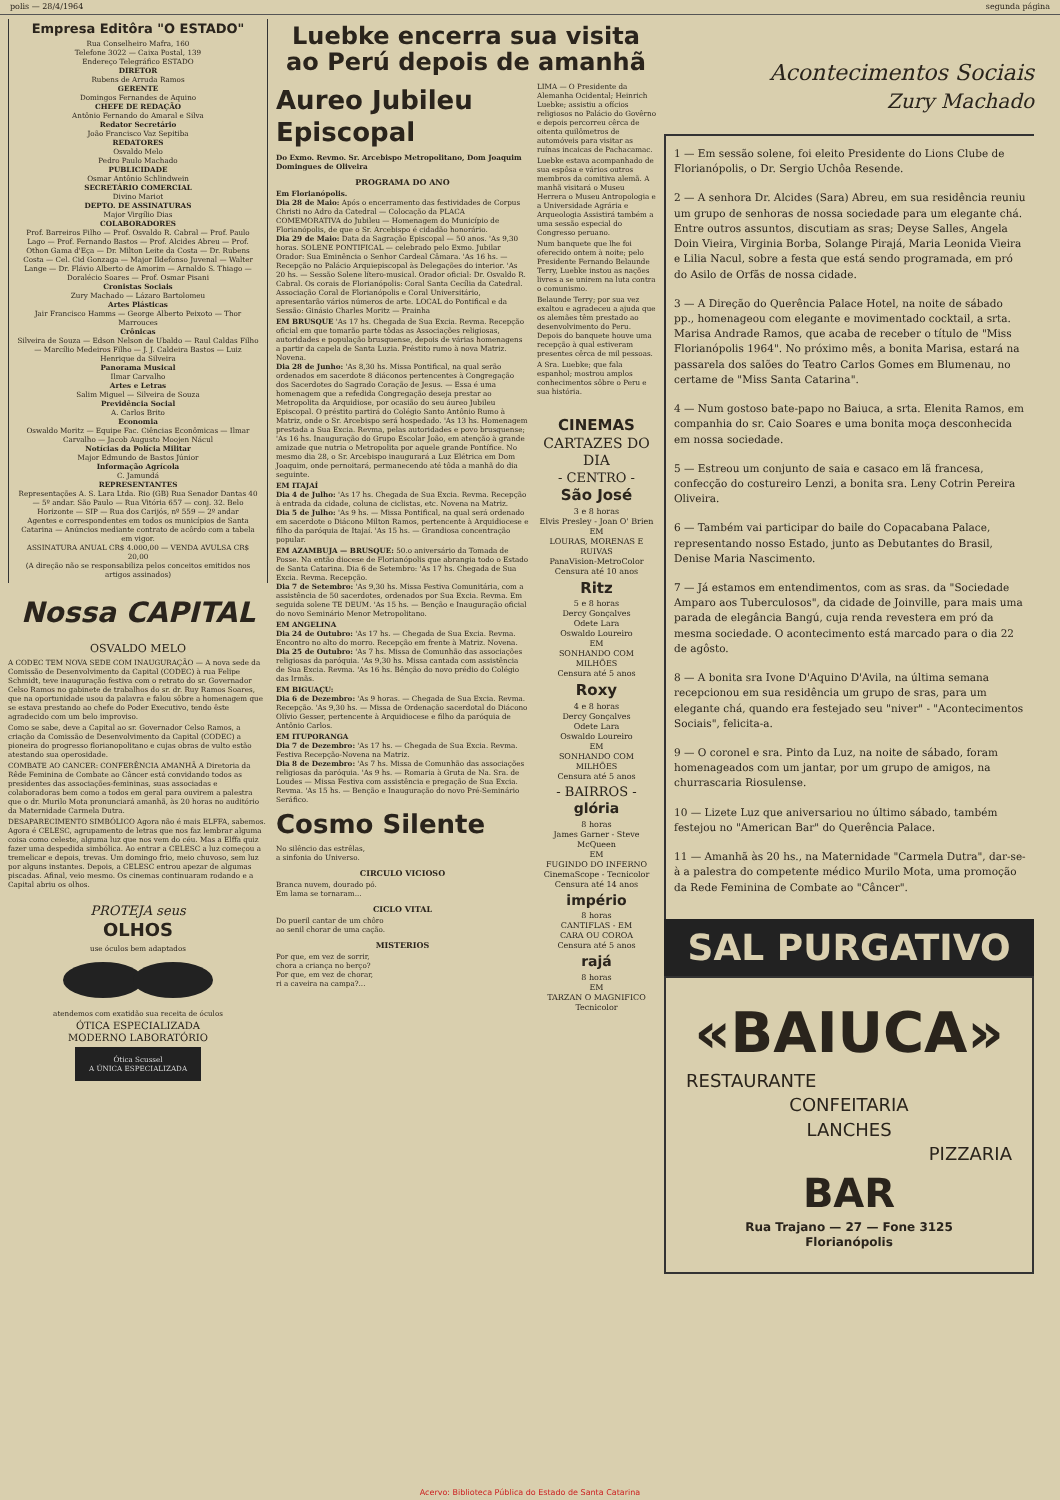polis — 28/4/1964 segunda página
Empresa Editôra "O ESTADO"
Rua Conselheiro Mafra, 160
Telefone 3022 — Caixa Postal, 139
Endereço Telegráfico ESTADO
DIRETOR
Rubens de Arruda Ramos
GERENTE
Domingos Fernandes de Aquino
CHEFE DE REDAÇÃO
Antônio Fernando do Amaral e Silva
Redator Secretário
João Francisco Vaz Sepitiba
REDATORES
Osvaldo Melo
Pedro Paulo Machado
PUBLICIDADE
Osmar Antônio Schlindwein
SECRETÁRIO COMERCIAL
Divino Mariot
DEPTO. DE ASSINATURAS
Major Virgílio Dias
COLABORADORES
Prof. Barreiros Filho — Prof. Osvaldo R. Cabral — Prof. Paulo Lago — Prof. Fernando Bastos — Prof. Alcides Abreu — Prof. Othon Gama d'Eça — Dr. Milton Leite da Costa — Dr. Rubens Costa — Cel. Cid Gonzaga — Major Ildefonso Juvenal — Walter Lange — Dr. Flávio Alberto de Amorim — Arnaldo S. Thiago — Doralécio Soares — Prof. Osmar Pisani
Cronistas Sociais
Zury Machado — Lázaro Bartolomeu
Artes Plásticas
Jair Francisco Hamms — George Alberto Peixoto — Thor Marrouces
Crônicas
Silveira de Souza — Edson Nelson de Ubaldo — Raul Caldas Filho — Marcílio Medeiros Filho — J. J. Caldeira Bastos — Luiz Henrique da Silveira
Panorama Musical
Ilmar Carvalho
Artes e Letras
Salim Miguel — Silveira de Souza
Previdência Social
A. Carlos Brito
Economia
Oswaldo Moritz — Equipe Fac. Ciências Econômicas — Ilmar Carvalho — Jacob Augusto Moojen Nácul
Notícias da Polícia Militar
Major Edmundo de Bastos Júnior
Informação Agrícola
C. Jamundá
REPRESENTANTES
Representações A. S. Lara Ltda. Rio (GB) Rua Senador Dantas 40 — 5º andar. São Paulo — Rua Vitória 657 — conj. 32. Belo Horizonte — SIP — Rua dos Carijós, nº 559 — 2º andar
Agentes e correspondentes em todos os municípios de Santa Catarina — Anúncios mediante contrato de acôrdo com a tabela em vigor.
ASSINATURA ANUAL CR$ 4.000,00 — VENDA AVULSA CR$ 20,00
(A direção não se responsabiliza pelos conceitos emitidos nos artigos assinados)
Nossa CAPITAL
OSVALDO MELO
A CODEC TEM NOVA SEDE COM INAUGURAÇÃO — A nova sede da Comissão de Desenvolvimento da Capital (CODEC) à rua Felipe Schmidt, teve inauguração festiva com o retrato do sr. Governador Celso Ramos no gabinete de trabalhos do sr. dr. Ruy Ramos Soares, que na oportunidade usou da palavra e falou sôbre a homenagem que se estava prestando ao chefe do Poder Executivo, tendo êste agradecido com um belo improviso.
Como se sabe, deve a Capital ao sr. Governador Celso Ramos, a criação da Comissão de Desenvolvimento da Capital (CODEC) a pioneira do progresso florianopolitano e cujas obras de vulto estão atestando sua operosidade.
COMBATE AO CANCER: CONFERÊNCIA AMANHÃ A Diretoria da Rêde Feminina de Combate ao Câncer está convidando todos as presidentes das associações-femininas, suas associadas e colaboradoras bem como a todos em geral para ouvirem a palestra que o dr. Murilo Mota pronunciará amanhã, às 20 horas no auditório da Maternidade Carmela Dutra.
DESAPARECIMENTO SIMBÓLICO Agora não é mais ELFFA, sabemos. Agora é CELESC, agrupamento de letras que nos faz lembrar alguma coisa como celeste, alguma luz que nos vem do céu. Mas a Elffa quiz fazer uma despedida simbólica. Ao entrar a CELESC a luz começou a tremelicar e depois, trevas. Um domingo frio, meio chuvoso, sem luz por alguns instantes. Depois, a CELESC entrou apezar de algumas piscadas. Afinal, veio mesmo. Os cinemas continuaram rodando e a Capital abriu os olhos.
PROTEJA seus
OLHOS
use óculos bem adaptados
atendemos com exatidão sua receita de óculos
ÓTICA ESPECIALIZADA
MODERNO LABORATÓRIO
Ótica Scussel
A ÚNICA ESPECIALIZADA
Luebke encerra sua visita ao Perú depois de amanhã
Aureo Jubileu Episcopal
Do Exmo. Revmo. Sr. Arcebispo Metropolitano, Dom Joaquim Domingues de Oliveira
PROGRAMA DO ANO
Em Florianópolis.
Dia 28 de Maio: Após o encerramento das festividades de Corpus Christi no Adro da Catedral — Colocação da PLACA COMEMORATIVA do Jubileu — Homenagem do Município de Florianópolis, de que o Sr. Arcebispo é cidadão honorário.
Dia 29 de Maio: Data da Sagração Episcopal — 50 anos. 'As 9,30 horas. SOLENE PONTIFICAL — celebrado pelo Exmo. Jubilar Orador: Sua Eminência o Senhor Cardeal Câmara. 'As 16 hs. — Recepção no Palácio Arquiepiscopal às Delegações do interior. 'As 20 hs. — Sessão Solene lítero-musical. Orador oficial: Dr. Osvaldo R. Cabral. Os corais de Florianópolis: Coral Santa Cecília da Catedral. Associação Coral de Florianópolis e Coral Universitário, apresentarão vários números de arte. LOCAL do Pontifical e da Sessão: Ginásio Charles Moritz — Prainha
EM BRUSQUE 'As 17 hs. Chegada de Sua Excia. Revma. Recepção oficial em que tomarão parte tôdas as Associações religiosas, autoridades e população brusquense, depois de várias homenagens a partir da capela de Santa Luzia. Préstito rumo à nova Matriz. Novena.
Dia 28 de Junho: 'As 8,30 hs. Missa Pontifical, na qual serão ordenados em sacerdote 8 diáconos pertencentes à Congregação dos Sacerdotes do Sagrado Coração de Jesus. — Essa é uma homenagem que a refedida Congregação deseja prestar ao Metropolita da Arquidiose, por ocasião do seu áureo Jubileu Episcopal. O préstito partirá do Colégio Santo Antônio Rumo à Matriz, onde o Sr. Arcebispo será hospedado. 'As 13 hs. Homenagem prestada a Sua Excia. Revma, pelas autoridades e povo brusquense; 'As 16 hs. Inauguração do Grupo Escolar João, em atenção à grande amizade que nutria o Metropolita por aquele grande Pontífice. No mesmo dia 28, o Sr. Arcebispo inaugurará a Luz Elétrica em Dom Joaquim, onde pernoitará, permanecendo até tôda a manhã do dia seguinte.
EM ITAJAÍ
Dia 4 de Julho: 'As 17 hs. Chegada de Sua Excia. Revma. Recepção à entrada da cidade, coluna de ciclistas, etc. Novena na Matriz.
Dia 5 de Julho: 'As 9 hs. — Missa Pontifical, na qual será ordenado em sacerdote o Diácono Milton Ramos, pertencente à Arquidiocese e filho da paróquia de Itajaí. 'As 15 hs. — Grandiosa concentração popular.
EM AZAMBUJA — BRUSQUE: 50.o aniversário da Tomada de Posse. Na então diocese de Florianópolis que abrangia todo o Estado de Santa Catarina. Dia 6 de Setembro: 'As 17 hs. Chegada de Sua Excia. Revma. Recepção.
Dia 7 de Setembro: 'As 9,30 hs. Missa Festiva Comunitária, com a assistência de 50 sacerdotes, ordenados por Sua Excia. Revma. Em seguida solene TE DEUM. 'As 15 hs. — Benção e Inauguração oficial do novo Seminário Menor Metropolitano.
EM ANGELINA
Dia 24 de Outubro: 'As 17 hs. — Chegada de Sua Excia. Revma. Encontro no alto do morro. Recepção em frente à Matriz. Novena.
Dia 25 de Outubro: 'As 7 hs. Missa de Comunhão das associações religiosas da paróquia. 'As 9,30 hs. Missa cantada com assistência de Sua Excia. Revma. 'As 16 hs. Bênção do novo prédio do Colégio das Irmãs.
EM BIGUAÇU:
Dia 6 de Dezembro: 'As 9 horas. — Chegada de Sua Excia. Revma. Recepção. 'As 9,30 hs. — Missa de Ordenação sacerdotal do Diácono Olívio Gesser, pertencente à Arquidiocese e filho da paróquia de Antônio Carlos.
EM ITUPORANGA
Dia 7 de Dezembro: 'As 17 hs. — Chegada de Sua Excia. Revma. Festiva Recepção-Novena na Matriz.
Dia 8 de Dezembro: 'As 7 hs. Missa de Comunhão das associações religiosas da paróquia. 'As 9 hs. — Romaria à Gruta de Na. Sra. de Loudes — Missa Festiva com assistência e pregação de Sua Excia. Revma. 'As 15 hs. — Benção e Inauguração do novo Pré-Seminário Seráfico.
Cosmo Silente
No silêncio das estrêlas,
a sinfonia do Universo.
CIRCULO VICIOSO
Branca nuvem, dourado pó.
Em lama se tornaram...
CICLO VITAL
Do pueril cantar de um chôro
ao senil chorar de uma cação.
MISTERIOS
Por que, em vez de sorrir,
chora a criança no berço?
Por que, em vez de chorar,
ri a caveira na campa?...
LIMA — O Presidente da Alemanha Ocidental; Heinrich Luebke; assistiu a ofícios religiosos no Palácio do Govêrno e depois percorreu cêrca de oitenta quilômetros de automóveis para visitar as ruínas incaicas de Pachacamac.
Luebke estava acompanhado de sua espôsa e vários outros membros da comitiva alemã. A manhã visitará o Museu Herrera o Museu Antropologia e a Universidade Agrária e Arqueologia Assistirá também a uma sessão especial do Congresso peruano.
Num banquete que lhe foi oferecido ontem à noite; pelo Presidente Fernando Belaunde Terry, Luebke instou as nações livres a se unirem na luta contra o comunismo.
Belaunde Terry; por sua vez exaltou e agradeceu a ajuda que os alemães têm prestado ao desenvolvimento do Peru. Depois do banquete houve uma recepção à qual estiveram presentes cêrca de mil pessoas.
A Sra. Luebke; que fala espanhol; mostrou amplos conhecimentos sôbre o Peru e sua história.
CINEMAS
CARTAZES DO DIA
- CENTRO -
São José
3 e 8 horas
Elvis Presley - Joan O' Brien
EM
LOURAS, MORENAS E RUIVAS
PanaVision-MetroColor
Censura até 10 anos
Ritz
5 e 8 horas
Dercy Gonçalves
Odete Lara
Oswaldo Loureiro
EM
SONHANDO COM MILHÕES
Censura até 5 anos
Roxy
4 e 8 horas
Dercy Gonçalves
Odete Lara
Oswaldo Loureiro
EM
SONHANDO COM MILHÕES
Censura até 5 anos
- BAIRROS -
glória
8 horas
James Garner - Steve McQueen
EM
FUGINDO DO INFERNO
CinemaScope - Tecnicolor
Censura até 14 anos
império
8 horas
CANTIFLAS - EM
CARA OU COROA
Censura até 5 anos
rajá
8 horas
EM
TARZAN O MAGNIFICO
Tecnicolor
Acontecimentos Sociais
Zury Machado
1 — Em sessão solene, foi eleito Presidente do Lions Clube de Florianópolis, o Dr. Sergio Uchôa Resende.
2 — A senhora Dr. Alcides (Sara) Abreu, em sua residência reuniu um grupo de senhoras de nossa sociedade para um elegante chá. Entre outros assuntos, discutiam as sras; Deyse Salles, Angela Doin Vieira, Virginia Borba, Solange Pirajá, Maria Leonida Vieira e Lilia Nacul, sobre a festa que está sendo programada, em pró do Asilo de Orfãs de nossa cidade.
3 — A Direção do Querência Palace Hotel, na noite de sábado pp., homenageou com elegante e movimentado cocktail, a srta. Marisa Andrade Ramos, que acaba de receber o título de "Miss Florianópolis 1964". No próximo mês, a bonita Marisa, estará na passarela dos salões do Teatro Carlos Gomes em Blumenau, no certame de "Miss Santa Catarina".
4 — Num gostoso bate-papo no Baiuca, a srta. Elenita Ramos, em companhia do sr. Caio Soares e uma bonita moça desconhecida em nossa sociedade.
5 — Estreou um conjunto de saia e casaco em lã francesa, confecção do costureiro Lenzi, a bonita sra. Leny Cotrin Pereira Oliveira.
6 — Também vai participar do baile do Copacabana Palace, representando nosso Estado, junto as Debutantes do Brasil, Denise Maria Nascimento.
7 — Já estamos em entendimentos, com as sras. da "Sociedade Amparo aos Tuberculosos", da cidade de Joinville, para mais uma parada de elegância Bangú, cuja renda revestera em pró da mesma sociedade. O acontecimento está marcado para o dia 22 de agôsto.
8 — A bonita sra Ivone D'Aquino D'Avila, na última semana recepcionou em sua residência um grupo de sras, para um elegante chá, quando era festejado seu "niver" - "Acontecimentos Sociais", felicita-a.
9 — O coronel e sra. Pinto da Luz, na noite de sábado, foram homenageados com um jantar, por um grupo de amigos, na churrascaria Riosulense.
10 — Lizete Luz que aniversariou no último sábado, também festejou no "American Bar" do Querência Palace.
11 — Amanhã às 20 hs., na Maternidade "Carmela Dutra", dar-se-à a palestra do competente médico Murilo Mota, uma promoção da Rede Feminina de Combate ao "Câncer".
SAL PURGATIVO
«BAIUCA»
RESTAURANTE
CONFEITARIA
LANCHES
PIZZARIA
BAR
Rua Trajano — 27 — Fone 3125
Florianópolis
Acervo: Biblioteca Pública do Estado de Santa Catarina